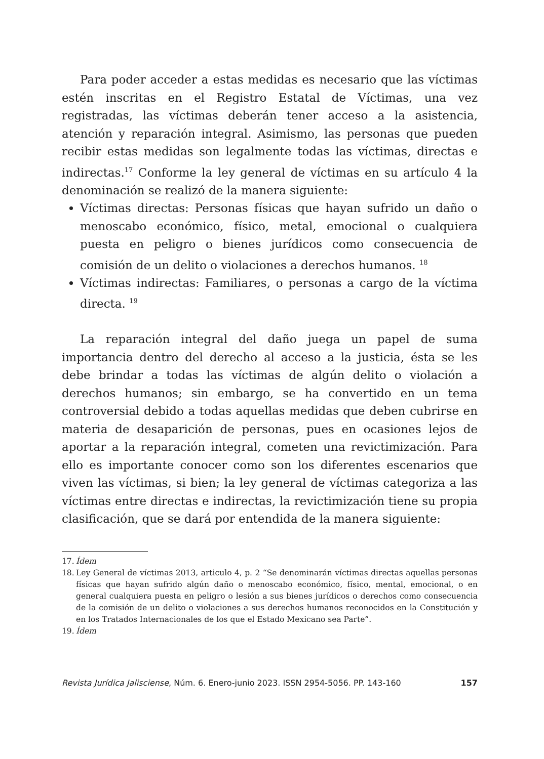Para poder acceder a estas medidas es necesario que las víctimas estén inscritas en el Registro Estatal de Víctimas, una vez registradas, las víctimas deberán tener acceso a la asistencia, atención y reparación integral. Asimismo, las personas que pueden recibir estas medidas son legalmente todas las víctimas, directas e indirectas.<sup>17</sup> Conforme la ley general de víctimas en su artículo 4 la denominación se realizó de la manera siguiente:
Víctimas directas: Personas físicas que hayan sufrido un daño o menoscabo económico, físico, metal, emocional o cualquiera puesta en peligro o bienes jurídicos como consecuencia de comisión de un delito o violaciones a derechos humanos. <sup>18</sup>
Víctimas indirectas: Familiares, o personas a cargo de la víctima directa. <sup>19</sup>
La reparación integral del daño juega un papel de suma importancia dentro del derecho al acceso a la justicia, ésta se les debe brindar a todas las víctimas de algún delito o violación a derechos humanos; sin embargo, se ha convertido en un tema controversial debido a todas aquellas medidas que deben cubrirse en materia de desaparición de personas, pues en ocasiones lejos de aportar a la reparación integral, cometen una revictimización. Para ello es importante conocer como son los diferentes escenarios que viven las víctimas, si bien; la ley general de víctimas categoriza a las víctimas entre directas e indirectas, la revictimización tiene su propia clasificación, que se dará por entendida de la manera siguiente:
17. Ídem
18. Ley General de víctimas 2013, articulo 4, p. 2 “Se denominarán víctimas directas aquellas personas físicas que hayan sufrido algún daño o menoscabo económico, físico, mental, emocional, o en general cualquiera puesta en peligro o lesión a sus bienes jurídicos o derechos como consecuencia de la comisión de un delito o violaciones a sus derechos humanos reconocidos en la Constitución y en los Tratados Internacionales de los que el Estado Mexicano sea Parte”.
19. Ídem
Revista Jurídica Jalisciense, Núm. 6. Enero-junio 2023. ISSN 2954-5056. PP. 143-160 157